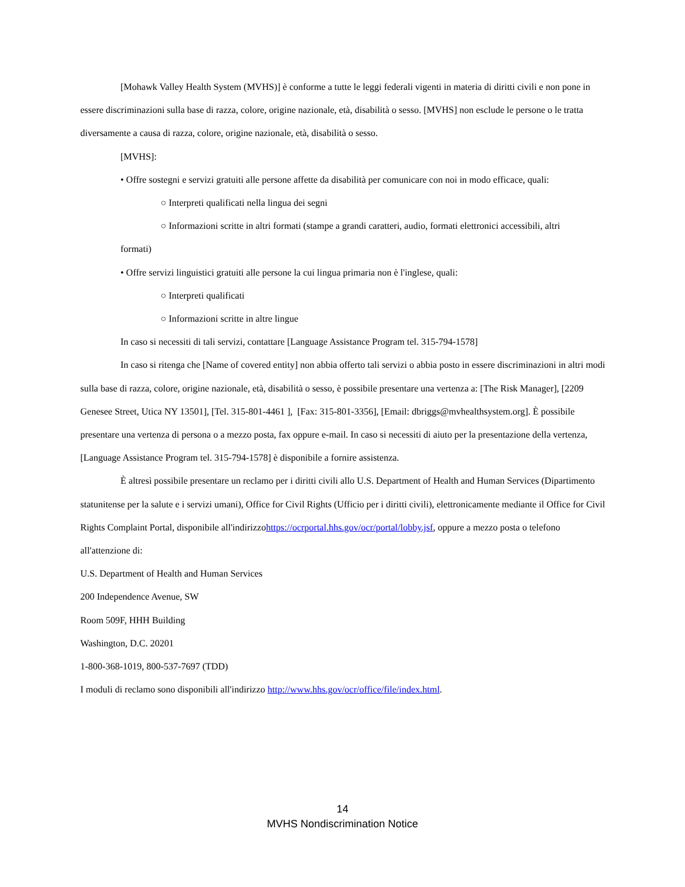[Mohawk Valley Health System (MVHS)] è conforme a tutte le leggi federali vigenti in materia di diritti civili e non pone in essere discriminazioni sulla base di razza, colore, origine nazionale, età, disabilità o sesso. [MVHS] non esclude le persone o le tratta diversamente a causa di razza, colore, origine nazionale, età, disabilità o sesso.
[MVHS]:
• Offre sostegni e servizi gratuiti alle persone affette da disabilità per comunicare con noi in modo efficace, quali:
○ Interpreti qualificati nella lingua dei segni
○ Informazioni scritte in altri formati (stampe a grandi caratteri, audio, formati elettronici accessibili, altri
formati)
• Offre servizi linguistici gratuiti alle persone la cui lingua primaria non è l'inglese, quali:
○ Interpreti qualificati
○ Informazioni scritte in altre lingue
In caso si necessiti di tali servizi, contattare [Language Assistance Program tel. 315-794-1578]
In caso si ritenga che [Name of covered entity] non abbia offerto tali servizi o abbia posto in essere discriminazioni in altri modi sulla base di razza, colore, origine nazionale, età, disabilità o sesso, è possibile presentare una vertenza a: [The Risk Manager], [2209 Genesee Street, Utica NY 13501], [Tel. 315-801-4461 ], [Fax: 315-801-3356], [Email: dbriggs@mvhealthsystem.org]. È possibile presentare una vertenza di persona o a mezzo posta, fax oppure e-mail. In caso si necessiti di aiuto per la presentazione della vertenza, [Language Assistance Program tel. 315-794-1578] è disponibile a fornire assistenza.
È altresì possibile presentare un reclamo per i diritti civili allo U.S. Department of Health and Human Services (Dipartimento statunitense per la salute e i servizi umani), Office for Civil Rights (Ufficio per i diritti civili), elettronicamente mediante il Office for Civil Rights Complaint Portal, disponibile all'indirizzohttps://ocrportal.hhs.gov/ocr/portal/lobby.jsf, oppure a mezzo posta o telefono all'attenzione di:
U.S. Department of Health and Human Services
200 Independence Avenue, SW
Room 509F, HHH Building
Washington, D.C. 20201
1-800-368-1019, 800-537-7697 (TDD)
I moduli di reclamo sono disponibili all'indirizzo http://www.hhs.gov/ocr/office/file/index.html.
14
MVHS Nondiscrimination Notice